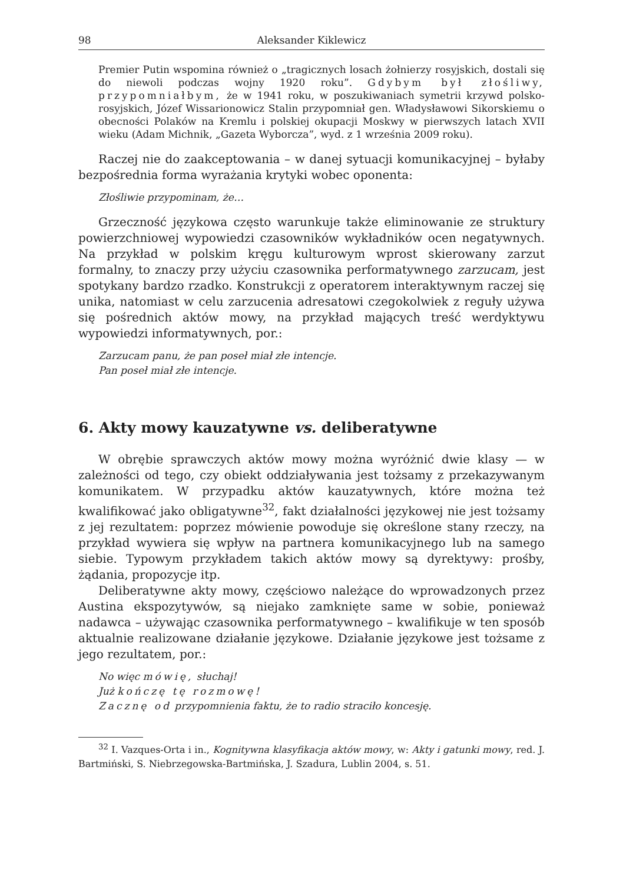98 Aleksander Kiklewicz
Premier Putin wspomina również o „tragicznych losach żołnierzy rosyjskich, dostali się do niewoli podczas wojny 1920 roku”. Gdybym był złośliwy, przypomniałbym, że w 1941 roku, w poszukiwaniach symetrii krzywd polsko-rosyjskich, Józef Wissarionowicz Stalin przypomniał gen. Władysławowi Sikorskiemu o obecności Polaków na Kremlu i polskiej okupacji Moskwy w pierwszych latach XVII wieku (Adam Michnik, „Gazeta Wyborcza”, wyd. z 1 września 2009 roku).
Raczej nie do zaakceptowania – w danej sytuacji komunikacyjnej – byłaby bezpośrednia forma wyrażania krytyki wobec oponenta:
Złośliwie przypominam, że…
Grzeczność językowa często warunkuje także eliminowanie ze struktury powierzchniowej wypowiedzi czasowników wykładników ocen negatywnych. Na przykład w polskim kręgu kulturowym wprost skierowany zarzut formalny, to znaczy przy użyciu czasownika performatywnego zarzucam, jest spotykany bardzo rzadko. Konstrukcji z operatorem interaktywnym raczej się unika, natomiast w celu zarzucenia adresatowi czegokolwiek z reguły używa się pośrednich aktów mowy, na przykład mających treść werdyktywu wypowiedzi informatywnych, por.:
Zarzucam panu, że pan poseł miał złe intencje.
Pan poseł miał złe intencje.
6. Akty mowy kauzatywne vs. deliberatywne
W obrębie sprawczych aktów mowy można wyróżnić dwie klasy — w zależności od tego, czy obiekt oddziaływania jest tożsamy z przekazywanym komunikatem. W przypadku aktów kauzatywnych, które można też kwalifikować jako obligatywne<sup>32</sup>, fakt działalności językowej nie jest tożsamy z jej rezultatem: poprzez mówienie powoduje się określone stany rzeczy, na przykład wywiera się wpływ na partnera komunikacyjnego lub na samego siebie. Typowym przykładem takich aktów mowy są dyrektywy: prośby, żądania, propozycje itp.
Deliberatywne akty mowy, częściowo należące do wprowadzonych przez Austina ekspozytywów, są niejako zamknięte same w sobie, ponieważ nadawca – używając czasownika performatywnego – kwalifikuje w ten sposób aktualnie realizowane działanie językowe. Działanie językowe jest tożsame z jego rezultatem, por.:
No więc mówię, słuchaj!
Już kończę tę rozmowę!
Zacznę od przypomnienia faktu, że to radio straciło koncesję.
<sup>32</sup> I. Vazques-Orta i in., Kognitywna klasyfikacja aktów mowy, w: Akty i gatunki mowy, red. J. Bartmiński, S. Niebrzegowska-Bartmińska, J. Szadura, Lublin 2004, s. 51.